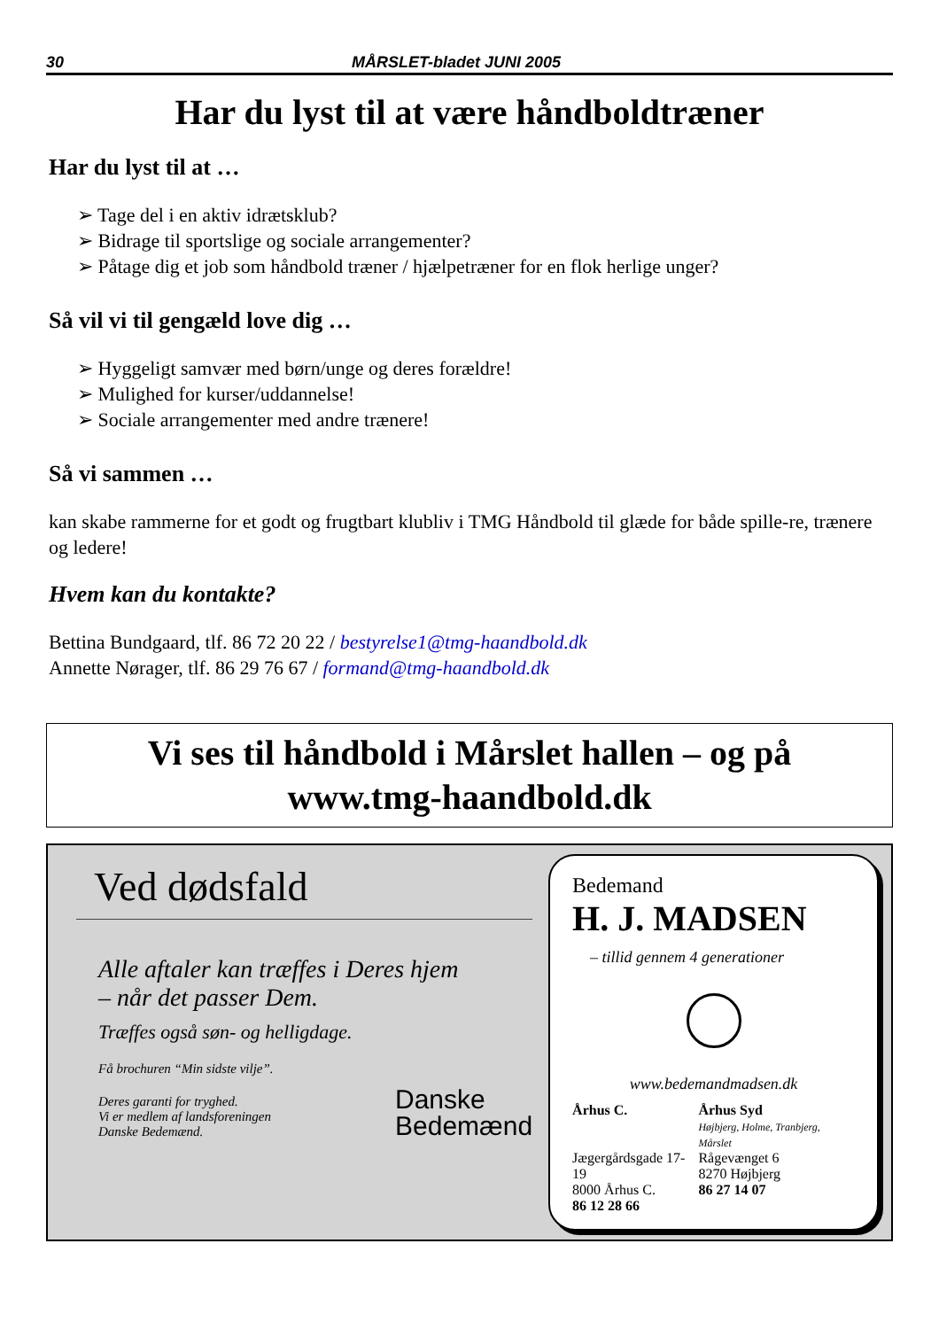30 MÅRSLET-bladet JUNI 2005
Har du lyst til at være håndboldtræner
Har du lyst til at …
➢ Tage del i en aktiv idrætsklub?
➢ Bidrage til sportslige og sociale arrangementer?
➢ Påtage dig et job som håndbold træner / hjælpetræner for en flok herlige unger?
Så vil vi til gengæld love dig …
➢ Hyggeligt samvær med børn/unge og deres forældre!
➢ Mulighed for kurser/uddannelse!
➢ Sociale arrangementer med andre trænere!
Så vi sammen …
kan skabe rammerne for et godt og frugtbart klubliv i TMG Håndbold til glæde for både spille-re, trænere og ledere!
Hvem kan du kontakte?
Bettina Bundgaard, tlf. 86 72 20 22 / bestyrelse1@tmg-haandbold.dk
Annette Nørager, tlf. 86 29 76 67 / formand@tmg-haandbold.dk
Vi ses til håndbold i Mårslet hallen – og på
www.tmg-haandbold.dk
Ved dødsfald
Alle aftaler kan træffes i Deres hjem
– når det passer Dem.
Træffes også søn- og helligdage.
Få brochuren “Min sidste vilje”.
Deres garanti for tryghed.
Vi er medlem af landsforeningen
Danske Bedemænd.
Danske
Bedemænd
Bedemand
H. J. MADSEN
– tillid gennem 4 generationer
www.bedemandmadsen.dk
Århus C.
Jægergårdsgade 17-19
8000 Århus C.
86 12 28 66
Århus Syd
Højbjerg, Holme, Tranbjerg, Mårslet
Rågevænget 6
8270 Højbjerg
86 27 14 07